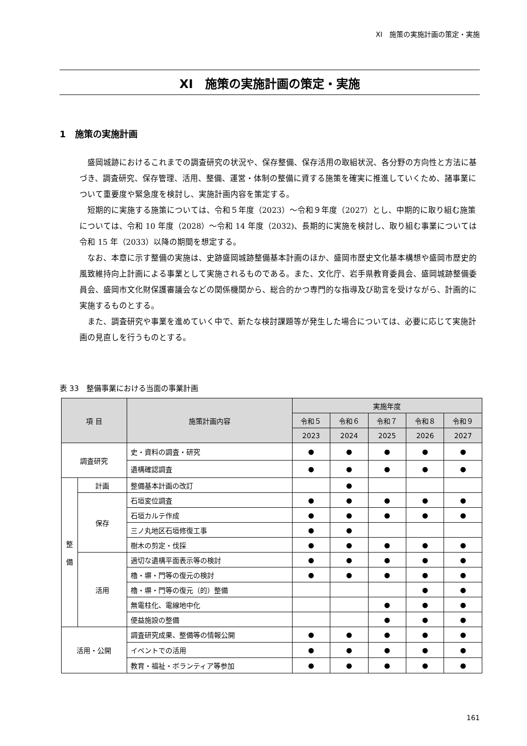XI　施策の実施計画の策定・実施
XI　施策の実施計画の策定・実施
1　施策の実施計画
盛岡城跡におけるこれまでの調査研究の状況や、保存整備、保存活用の取組状況、各分野の方向性と方法に基づき、調査研究、保存管理、活用、整備、運営・体制の整備に資する施策を確実に推進していくため、諸事業について重要度や緊急度を検討し、実施計画内容を策定する。
短期的に実施する施策については、令和５年度（2023）～令和９年度（2027）とし、中期的に取り組む施策については、令和 10 年度（2028）～令和 14 年度（2032)、長期的に実施を検討し、取り組む事業については令和 15 年（2033）以降の期間を想定する。
なお、本章に示す整備の実施は、史跡盛岡城跡整備基本計画のほか、盛岡市歴史文化基本構想や盛岡市歴史的風致維持向上計画による事業として実施されるものである。また、文化庁、岩手県教育委員会、盛岡城跡整備委員会、盛岡市文化財保護審議会などの関係機関から、総合的かつ専門的な指導及び助言を受けながら、計画的に実施するものとする。
また、調査研究や事業を進めていく中で、新たな検討課題等が発生した場合については、必要に応じて実施計画の見直しを行うものとする。
表 33　整備事業における当面の事業計画
| 項 目 | | 施策計画内容 | 実施年度 | | | | |
| --- | --- | --- | --- | --- | --- | --- | --- |
| | | | 令和５ | 令和６ | 令和７ | 令和８ | 令和９ |
| | | | 2023 | 2024 | 2025 | 2026 | 2027 |
| 調査研究 | | 史・資料の調査・研究 | ● | ● | ● | ● | ● |
| | | 遺構確認調査 | ● | ● | ● | ● | ● |
| 整 備 | 計画 | 整備基本計画の改訂 | | ● | | | |
| | 保存 | 石垣変位調査 | ● | ● | ● | ● | ● |
| | | 石垣カルテ作成 | ● | ● | ● | ● | ● |
| | | 三ノ丸地区石垣修復工事 | ● | ● | | | |
| | | 樹木の剪定・伐採 | ● | ● | ● | ● | ● |
| | 活用 | 適切な遺構平面表示等の検討 | ● | ● | ● | ● | ● |
| | | 櫓・塀・門等の復元の検討 | ● | ● | ● | ● | ● |
| | | 櫓・塀・門等の復元（的）整備 | | | | ● | ● |
| | | 無電柱化、電線地中化 | | | ● | ● | ● |
| | | 便益施設の整備 | | | ● | ● | ● |
| 活用・公開 | | 調査研究成果、整備等の情報公開 | ● | ● | ● | ● | ● |
| | | イベントでの活用 | ● | ● | ● | ● | ● |
| | | 教育・福祉・ボランティア等参加 | ● | ● | ● | ● | ● |
161